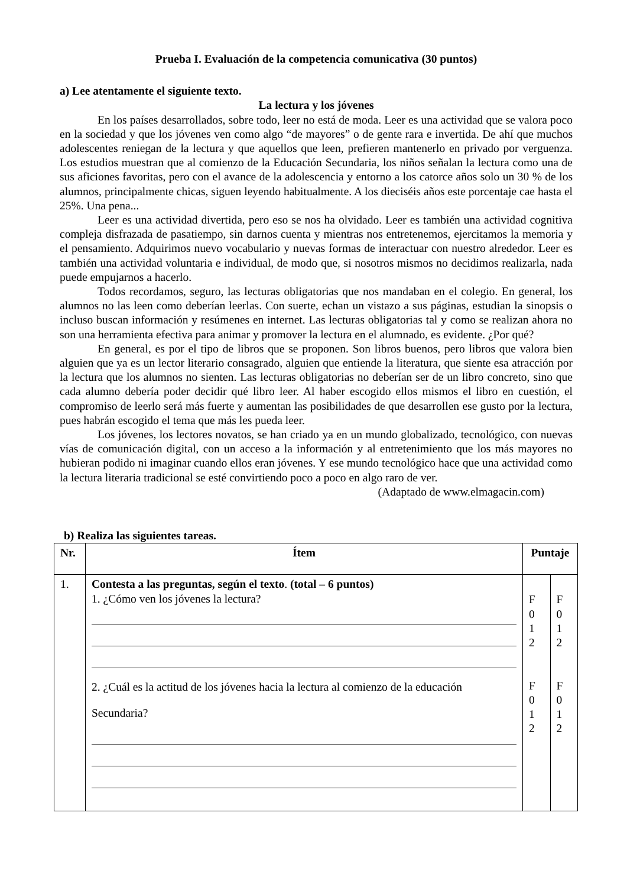Prueba I. Evaluación de la competencia comunicativa (30 puntos)
a) Lee atentamente el siguiente texto.
La lectura y los jóvenes
En los países desarrollados, sobre todo, leer no está de moda. Leer es una actividad que se valora poco en la sociedad y que los jóvenes ven como algo “de mayores” o de gente rara e invertida. De ahí que muchos adolescentes reniegan de la lectura y que aquellos que leen, prefieren mantenerlo en privado por verguenza. Los estudios muestran que al comienzo de la Educación Secundaria, los niños señalan la lectura como una de sus aficiones favoritas, pero con el avance de la adolescencia y entorno a los catorce años solo un 30 % de los alumnos, principalmente chicas, siguen leyendo habitualmente. A los dieciséis años este porcentaje cae hasta el 25%. Una pena...
Leer es una actividad divertida, pero eso se nos ha olvidado. Leer es también una actividad cognitiva compleja disfrazada de pasatiempo, sin darnos cuenta y mientras nos entretenemos, ejercitamos la memoria y el pensamiento. Adquirimos nuevo vocabulario y nuevas formas de interactuar con nuestro alrededor. Leer es también una actividad voluntaria e individual, de modo que, si nosotros mismos no decidimos realizarla, nada puede empujarnos a hacerlo.
Todos recordamos, seguro, las lecturas obligatorias que nos mandaban en el colegio. En general, los alumnos no las leen como deberían leerlas. Con suerte, echan un vistazo a sus páginas, estudian la sinopsis o incluso buscan información y resúmenes en internet. Las lecturas obligatorias tal y como se realizan ahora no son una herramienta efectiva para animar y promover la lectura en el alumnado, es evidente. ¿Por qué?
En general, es por el tipo de libros que se proponen. Son libros buenos, pero libros que valora bien alguien que ya es un lector literario consagrado, alguien que entiende la literatura, que siente esa atracción por la lectura que los alumnos no sienten. Las lecturas obligatorias no deberían ser de un libro concreto, sino que cada alumno debería poder decidir qué libro leer. Al haber escogido ellos mismos el libro en cuestión, el compromiso de leerlo será más fuerte y aumentan las posibilidades de que desarrollen ese gusto por la lectura, pues habrán escogido el tema que más les pueda leer.
Los jóvenes, los lectores novatos, se han criado ya en un mundo globalizado, tecnológico, con nuevas vías de comunicación digital, con un acceso a la información y al entretenimiento que los más mayores no hubieran podido ni imaginar cuando ellos eran jóvenes. Y ese mundo tecnológico hace que una actividad como la lectura literaria tradicional se esté convirtiendo poco a poco en algo raro de ver.
(Adaptado de www.elmagacin.com)
b) Realiza las siguientes tareas.
| Nr. | Ítem | Puntaje | |
| --- | --- | --- | --- |
| 1. | Contesta a las preguntas, según el texto . (total – 6 puntos) 1. ¿Cómo ven los jóvenes la lectura? 2. ¿Cuál es la actitud de los jóvenes hacia la lectura al comienzo de la educación Secundaria? | F 0 1 2 F 0 1 2 | F 0 1 2 F 0 1 2 |